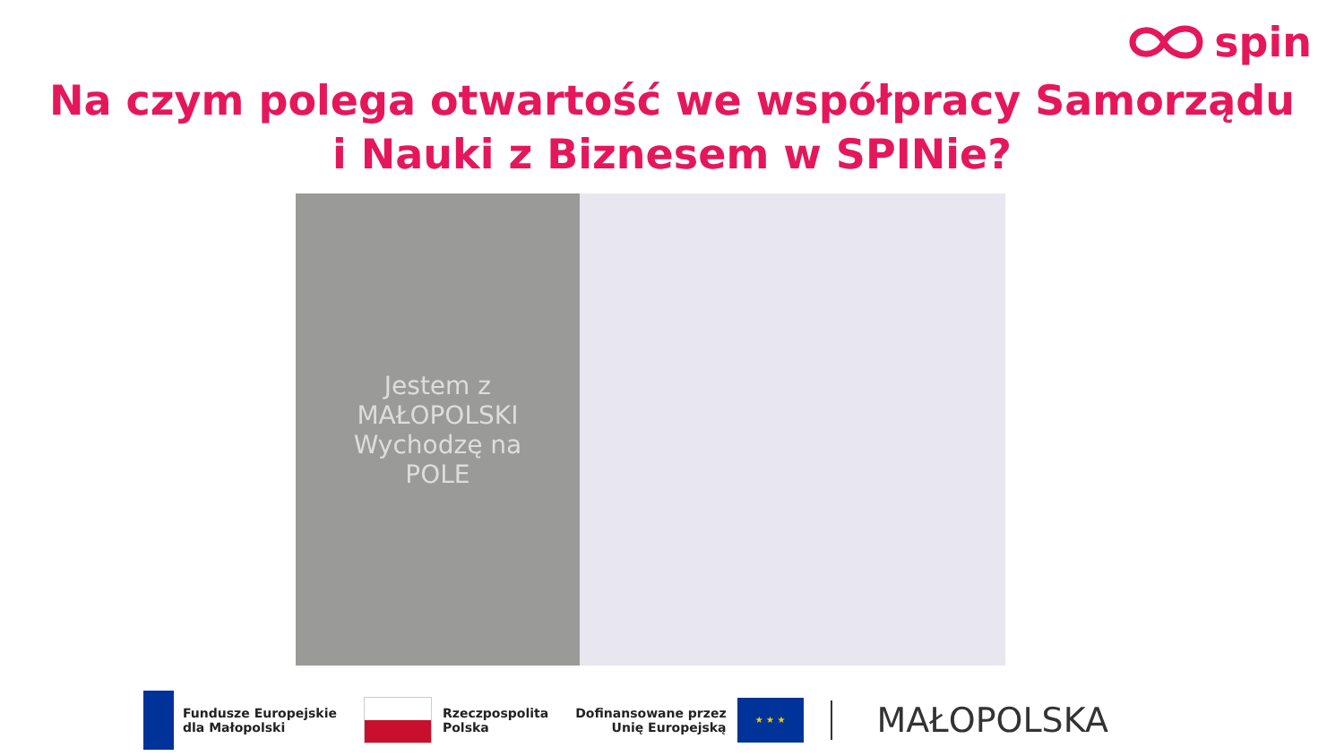spin
Na czym polega otwartość we współpracy Samorządu
i Nauki z Biznesem w SPINie?
Jestem z
MAŁOPOLSKI
Wychodzę na
POLE
Fundusze Europejskie
dla Małopolski
Rzeczpospolita
Polska
Dofinansowane przez
Unię Europejską
★ ★ ★
MAŁOPOLSKA